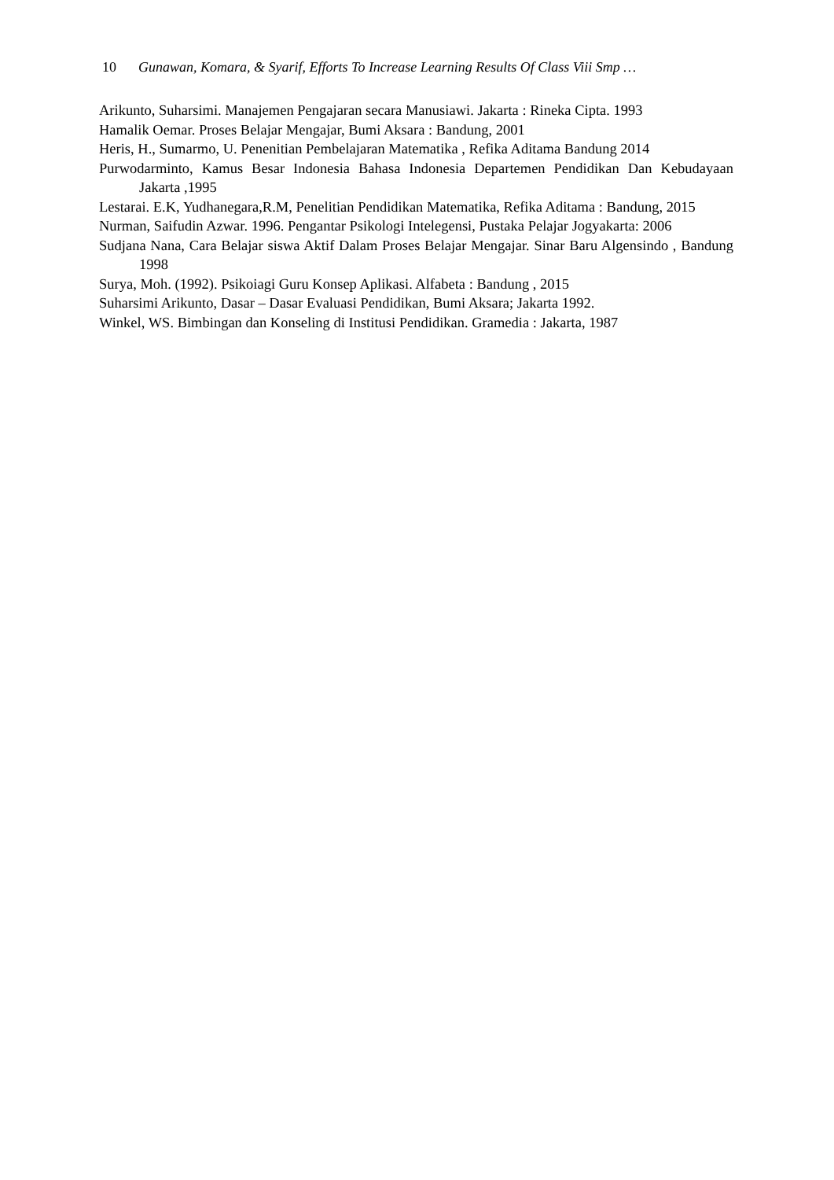10 Gunawan, Komara, & Syarif, Efforts To Increase Learning Results Of Class Viii Smp …
Arikunto, Suharsimi. Manajemen Pengajaran secara Manusiawi. Jakarta : Rineka Cipta. 1993
Hamalik Oemar. Proses Belajar Mengajar, Bumi Aksara : Bandung, 2001
Heris, H., Sumarmo, U. Penenitian Pembelajaran Matematika , Refika Aditama Bandung 2014
Purwodarminto, Kamus Besar Indonesia Bahasa Indonesia Departemen Pendidikan Dan Kebudayaan Jakarta ,1995
Lestarai. E.K, Yudhanegara,R.M, Penelitian Pendidikan Matematika, Refika Aditama : Bandung, 2015
Nurman, Saifudin Azwar. 1996. Pengantar Psikologi Intelegensi, Pustaka Pelajar Jogyakarta: 2006
Sudjana Nana, Cara Belajar siswa Aktif Dalam Proses Belajar Mengajar. Sinar Baru Algensindo , Bandung 1998
Surya, Moh. (1992). Psikoiagi Guru Konsep Aplikasi. Alfabeta : Bandung , 2015
Suharsimi Arikunto, Dasar – Dasar Evaluasi Pendidikan, Bumi Aksara; Jakarta 1992.
Winkel, WS. Bimbingan dan Konseling di Institusi Pendidikan. Gramedia : Jakarta, 1987